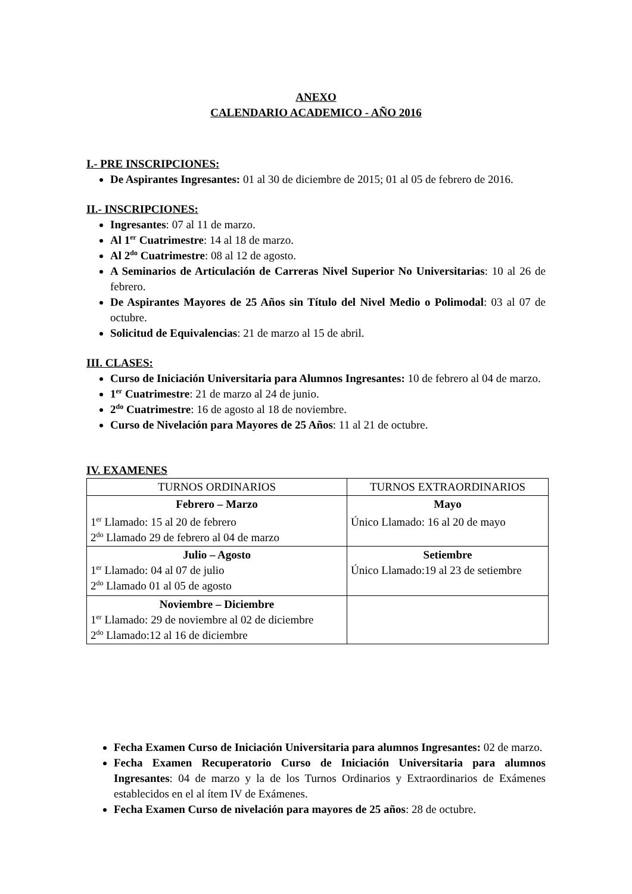ANEXO
CALENDARIO ACADEMICO - AÑO 2016
I.- PRE INSCRIPCIONES:
De Aspirantes Ingresantes: 01 al 30 de diciembre de 2015; 01 al 05 de febrero de 2016.
II.- INSCRIPCIONES:
Ingresantes: 07 al 11 de marzo.
Al 1<sup>er</sup> Cuatrimestre: 14 al 18 de marzo.
Al 2<sup>do</sup> Cuatrimestre: 08 al 12 de agosto.
A Seminarios de Articulación de Carreras Nivel Superior No Universitarias: 10 al 26 de febrero.
De Aspirantes Mayores de 25 Años sin Título del Nivel Medio o Polimodal: 03 al 07 de octubre.
Solicitud de Equivalencias: 21 de marzo al 15 de abril.
III. CLASES:
Curso de Iniciación Universitaria para Alumnos Ingresantes: 10 de febrero al 04 de marzo.
1<sup>er</sup> Cuatrimestre: 21 de marzo al 24 de junio.
2<sup>do</sup> Cuatrimestre: 16 de agosto al 18 de noviembre.
Curso de Nivelación para Mayores de 25 Años: 11 al 21 de octubre.
IV. EXAMENES
| TURNOS ORDINARIOS | TURNOS EXTRAORDINARIOS |
| --- | --- |
| Febrero – Marzo 1<sup>er</sup> Llamado: 15 al 20 de febrero 2<sup>do</sup> Llamado 29 de febrero al 04 de marzo | Mayo Único Llamado: 16 al 20 de mayo |
| Julio – Agosto 1<sup>er</sup> Llamado: 04 al 07 de julio 2<sup>do</sup> Llamado 01 al 05 de agosto | Setiembre Único Llamado:19 al 23 de setiembre |
| Noviembre – Diciembre 1<sup>er</sup> Llamado: 29 de noviembre al 02 de diciembre 2<sup>do</sup> Llamado:12 al 16 de diciembre | |
Fecha Examen Curso de Iniciación Universitaria para alumnos Ingresantes: 02 de marzo.
Fecha Examen Recuperatorio Curso de Iniciación Universitaria para alumnos Ingresantes: 04 de marzo y la de los Turnos Ordinarios y Extraordinarios de Exámenes establecidos en el al ítem IV de Exámenes.
Fecha Examen Curso de nivelación para mayores de 25 años: 28 de octubre.